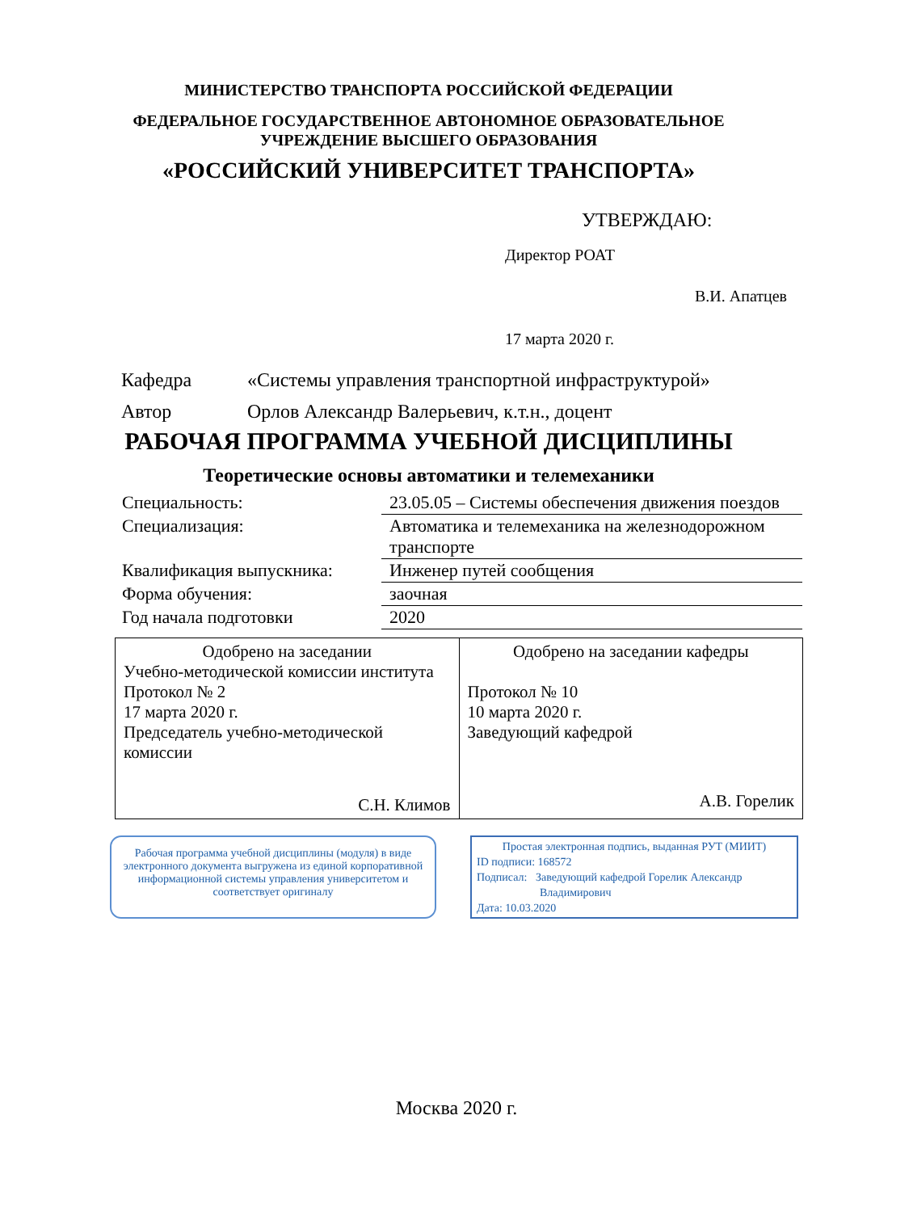МИНИСТЕРСТВО ТРАНСПОРТА РОССИЙСКОЙ ФЕДЕРАЦИИ
ФЕДЕРАЛЬНОЕ ГОСУДАРСТВЕННОЕ АВТОНОМНОЕ ОБРАЗОВАТЕЛЬНОЕ
УЧРЕЖДЕНИЕ ВЫСШЕГО ОБРАЗОВАНИЯ
«РОССИЙСКИЙ УНИВЕРСИТЕТ ТРАНСПОРТА»
УТВЕРЖДАЮ:
Директор РОАТ
В.И. Апатцев
17 марта 2020 г.
| Кафедра | «Системы управления транспортной инфраструктурой» |
| Автор | Орлов Александр Валерьевич, к.т.н., доцент |
РАБОЧАЯ ПРОГРАММА УЧЕБНОЙ ДИСЦИПЛИНЫ
Теоретические основы автоматики и телемеханики
| Специальность: | 23.05.05 – Системы обеспечения движения поездов |
| Специализация: | Автоматика и телемеханика на железнодорожном транспорте |
| Квалификация выпускника: | Инженер путей сообщения |
| Форма обучения: | заочная |
| Год начала подготовки | 2020 |
| Одобрено на заседании Учебно-методической комиссии института Протокол № 2 17 марта 2020 г. Председатель учебно-методической комиссии С.Н. Климов | Одобрено на заседании кафедры Протокол № 10 10 марта 2020 г. Заведующий кафедрой А.В. Горелик |
Рабочая программа учебной дисциплины (модуля) в виде электронного документа выгружена из единой корпоративной информационной системы управления университетом и соответствует оригиналу
Простая электронная подпись, выданная РУТ (МИИТ)
ID подписи: 168572
Подписал: Заведующий кафедрой Горелик Александр
Владимирович
Дата: 10.03.2020
Москва 2020 г.